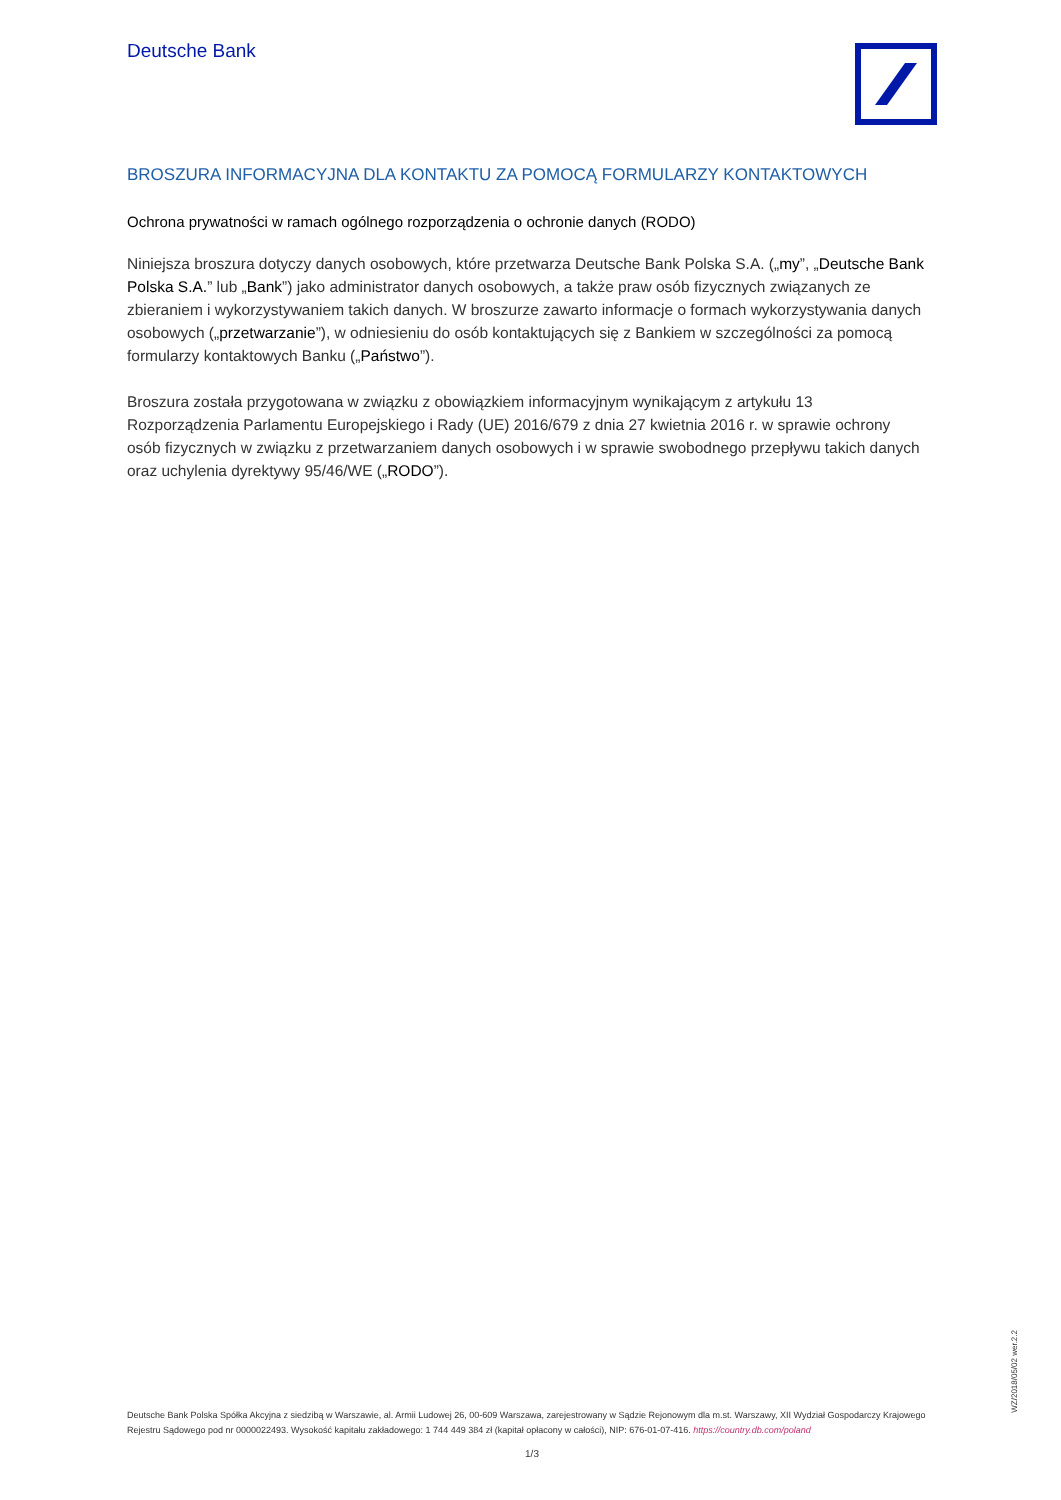Deutsche Bank
BROSZURA INFORMACYJNA DLA KONTAKTU ZA POMOCĄ FORMULARZY KONTAKTOWYCH
Ochrona prywatności w ramach ogólnego rozporządzenia o ochronie danych (RODO)
Niniejsza broszura dotyczy danych osobowych, które przetwarza Deutsche Bank Polska S.A. („my”, „Deutsche Bank Polska S.A.” lub „Bank”) jako administrator danych osobowych, a także praw osób fizycznych związanych ze zbieraniem i wykorzystywaniem takich danych. W broszurze zawarto informacje o formach wykorzystywania danych osobowych („przetwarzanie”), w odniesieniu do osób kontaktujących się z Bankiem w szczególności za pomocą formularzy kontaktowych Banku („Państwo”).
Broszura została przygotowana w związku z obowiązkiem informacyjnym wynikającym z artykułu 13 Rozporządzenia Parlamentu Europejskiego i Rady (UE) 2016/679 z dnia 27 kwietnia 2016 r. w sprawie ochrony osób fizycznych w związku z przetwarzaniem danych osobowych i w sprawie swobodnego przepływu takich danych oraz uchylenia dyrektywy 95/46/WE („RODO”).
WZ/2018/05/02 wer.2.2
Deutsche Bank Polska Spółka Akcyjna z siedzibą w Warszawie, al. Armii Ludowej 26, 00-609 Warszawa, zarejestrowany w Sądzie Rejonowym dla m.st. Warszawy, XII Wydział Gospodarczy Krajowego Rejestru Sądowego pod nr 0000022493. Wysokość kapitału zakładowego: 1 744 449 384 zł (kapitał opłacony w całości), NIP: 676-01-07-416. https://country.db.com/poland
1/3